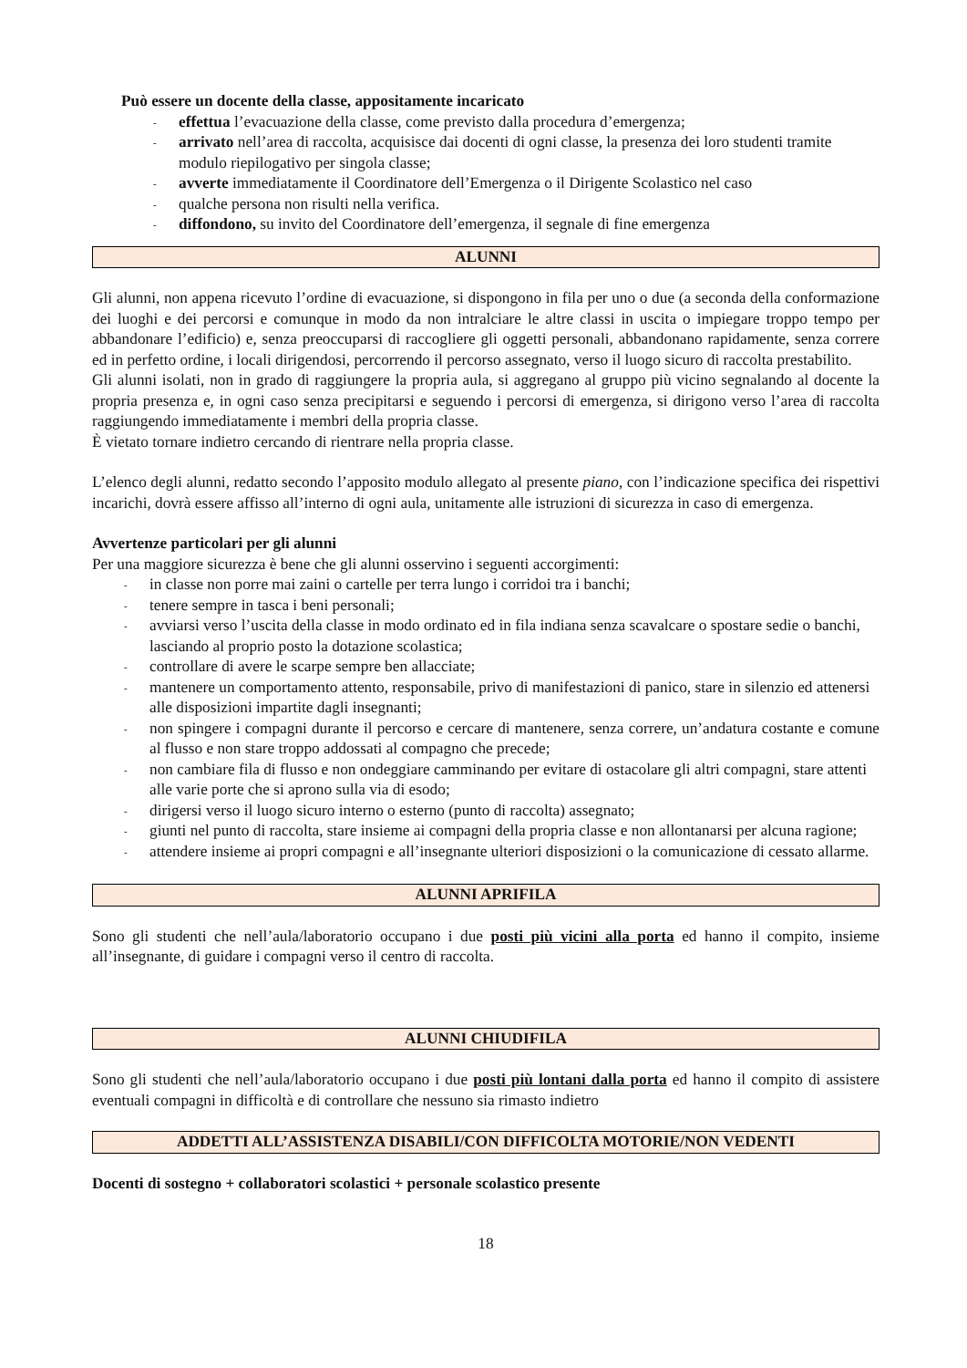Può essere un docente della classe, appositamente incaricato
- effettua l’evacuazione della classe, come previsto dalla procedura d’emergenza;
- arrivato nell’area di raccolta, acquisisce dai docenti di ogni classe, la presenza dei loro studenti tramite modulo riepilogativo per singola classe;
- avverte immediatamente il Coordinatore dell’Emergenza o il Dirigente Scolastico nel caso
- qualche persona non risulti nella verifica.
- diffondono, su invito del Coordinatore dell’emergenza, il segnale di fine emergenza
ALUNNI
Gli alunni, non appena ricevuto l’ordine di evacuazione, si dispongono in fila per uno o due (a seconda della conformazione dei luoghi e dei percorsi e comunque in modo da non intralciare le altre classi in uscita o impiegare troppo tempo per abbandonare l’edificio) e, senza preoccuparsi di raccogliere gli oggetti personali, abbandonano rapidamente, senza correre ed in perfetto ordine, i locali dirigendosi, percorrendo il percorso assegnato, verso il luogo sicuro di raccolta prestabilito.
Gli alunni isolati, non in grado di raggiungere la propria aula, si aggregano al gruppo più vicino segnalando al docente la propria presenza e, in ogni caso senza precipitarsi e seguendo i percorsi di emergenza, si dirigono verso l’area di raccolta raggiungendo immediatamente i membri della propria classe.
È vietato tornare indietro cercando di rientrare nella propria classe.
L’elenco degli alunni, redatto secondo l’apposito modulo allegato al presente piano, con l’indicazione specifica dei rispettivi incarichi, dovrà essere affisso all’interno di ogni aula, unitamente alle istruzioni di sicurezza in caso di emergenza.
Avvertenze particolari per gli alunni
Per una maggiore sicurezza è bene che gli alunni osservino i seguenti accorgimenti:
- in classe non porre mai zaini o cartelle per terra lungo i corridoi tra i banchi;
- tenere sempre in tasca i beni personali;
- avviarsi verso l’uscita della classe in modo ordinato ed in fila indiana senza scavalcare o spostare sedie o banchi, lasciando al proprio posto la dotazione scolastica;
- controllare di avere le scarpe sempre ben allacciate;
- mantenere un comportamento attento, responsabile, privo di manifestazioni di panico, stare in silenzio ed attenersi alle disposizioni impartite dagli insegnanti;
-
non spingere i compagni durante il percorso e cercare di mantenere, senza correre, un’andatura costante e comune al flusso e non stare troppo addossati al compagno che precede;
- non cambiare fila di flusso e non ondeggiare camminando per evitare di ostacolare gli altri compagni, stare attenti alle varie porte che si aprono sulla via di esodo;
- dirigersi verso il luogo sicuro interno o esterno (punto di raccolta) assegnato;
- giunti nel punto di raccolta, stare insieme ai compagni della propria classe e non allontanarsi per alcuna ragione;
-
attendere insieme ai propri compagni e all’insegnante ulteriori disposizioni o la comunicazione di cessato allarme.
ALUNNI APRIFILA
Sono gli studenti che nell’aula/laboratorio occupano i due posti più vicini alla porta ed hanno il compito, insieme all’insegnante, di guidare i compagni verso il centro di raccolta.
ALUNNI CHIUDIFILA
Sono gli studenti che nell’aula/laboratorio occupano i due posti più lontani dalla porta ed hanno il compito di assistere eventuali compagni in difficoltà e di controllare che nessuno sia rimasto indietro
ADDETTI ALL’ASSISTENZA DISABILI/CON DIFFICOLTA MOTORIE/NON VEDENTI
Docenti di sostegno + collaboratori scolastici + personale scolastico presente
18